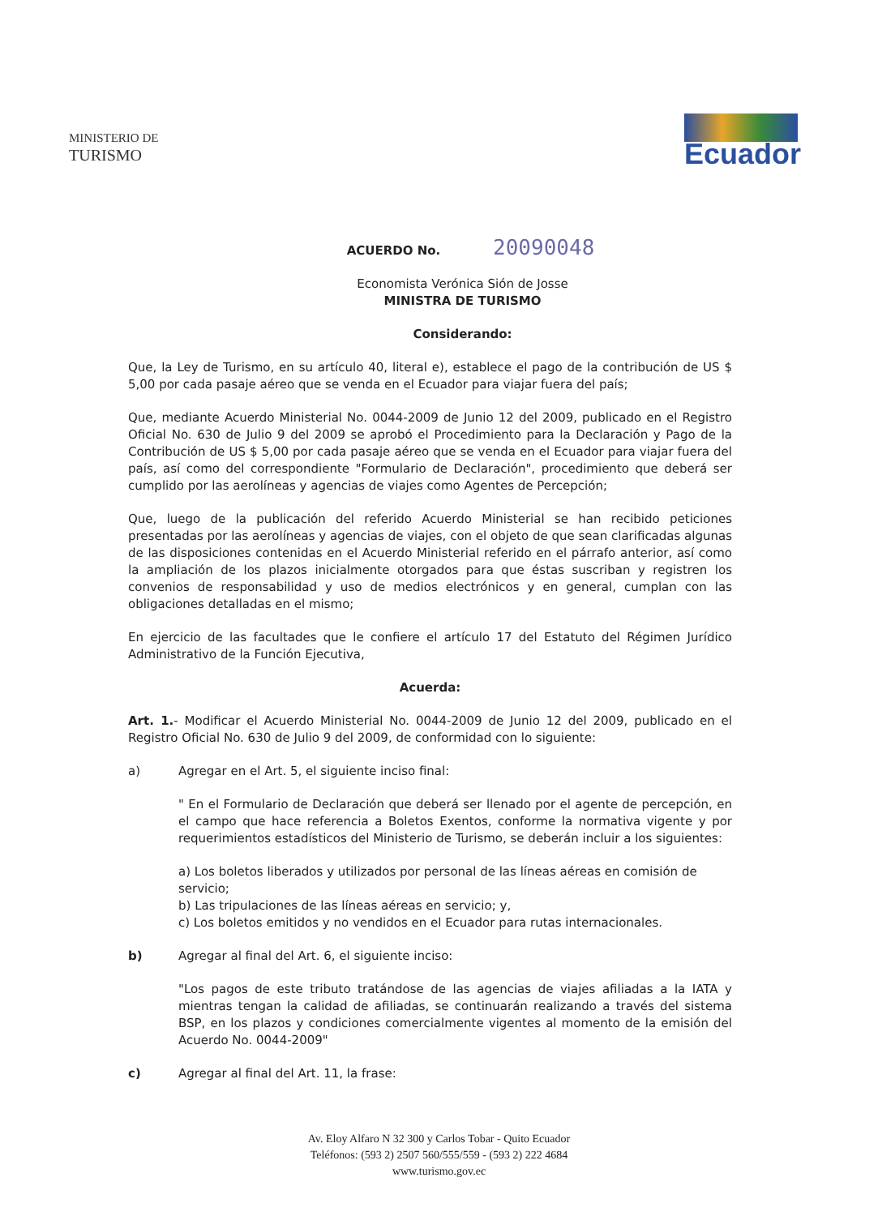MINISTERIO DE
TURISMO
Ecuador
ACUERDO No. 20090048
Economista Verónica Sión de Josse
MINISTRA DE TURISMO
Considerando:
Que, la Ley de Turismo, en su artículo 40, literal e), establece el pago de la contribución de US $ 5,00 por cada pasaje aéreo que se venda en el Ecuador para viajar fuera del país;
Que, mediante Acuerdo Ministerial No. 0044-2009 de Junio 12 del 2009, publicado en el Registro Oficial No. 630 de Julio 9 del 2009 se aprobó el Procedimiento para la Declaración y Pago de la Contribución de US $ 5,00 por cada pasaje aéreo que se venda en el Ecuador para viajar fuera del país, así como del correspondiente "Formulario de Declaración", procedimiento que deberá ser cumplido por las aerolíneas y agencias de viajes como Agentes de Percepción;
Que, luego de la publicación del referido Acuerdo Ministerial se han recibido peticiones presentadas por las aerolíneas y agencias de viajes, con el objeto de que sean clarificadas algunas de las disposiciones contenidas en el Acuerdo Ministerial referido en el párrafo anterior, así como la ampliación de los plazos inicialmente otorgados para que éstas suscriban y registren los convenios de responsabilidad y uso de medios electrónicos y en general, cumplan con las obligaciones detalladas en el mismo;
En ejercicio de las facultades que le confiere el artículo 17 del Estatuto del Régimen Jurídico Administrativo de la Función Ejecutiva,
Acuerda:
Art. 1.- Modificar el Acuerdo Ministerial No. 0044-2009 de Junio 12 del 2009, publicado en el Registro Oficial No. 630 de Julio 9 del 2009, de conformidad con lo siguiente:
a) Agregar en el Art. 5, el siguiente inciso final:
" En el Formulario de Declaración que deberá ser llenado por el agente de percepción, en el campo que hace referencia a Boletos Exentos, conforme la normativa vigente y por requerimientos estadísticos del Ministerio de Turismo, se deberán incluir a los siguientes:
a) Los boletos liberados y utilizados por personal de las líneas aéreas en comisión de servicio;
b) Las tripulaciones de las líneas aéreas en servicio; y,
c) Los boletos emitidos y no vendidos en el Ecuador para rutas internacionales.
b) Agregar al final del Art. 6, el siguiente inciso:
"Los pagos de este tributo tratándose de las agencias de viajes afiliadas a la IATA y mientras tengan la calidad de afiliadas, se continuarán realizando a través del sistema BSP, en los plazos y condiciones comercialmente vigentes al momento de la emisión del Acuerdo No. 0044-2009"
c) Agregar al final del Art. 11, la frase:
Av. Eloy Alfaro N 32 300 y Carlos Tobar - Quito Ecuador
Teléfonos: (593 2) 2507 560/555/559 - (593 2) 222 4684
www.turismo.gov.ec